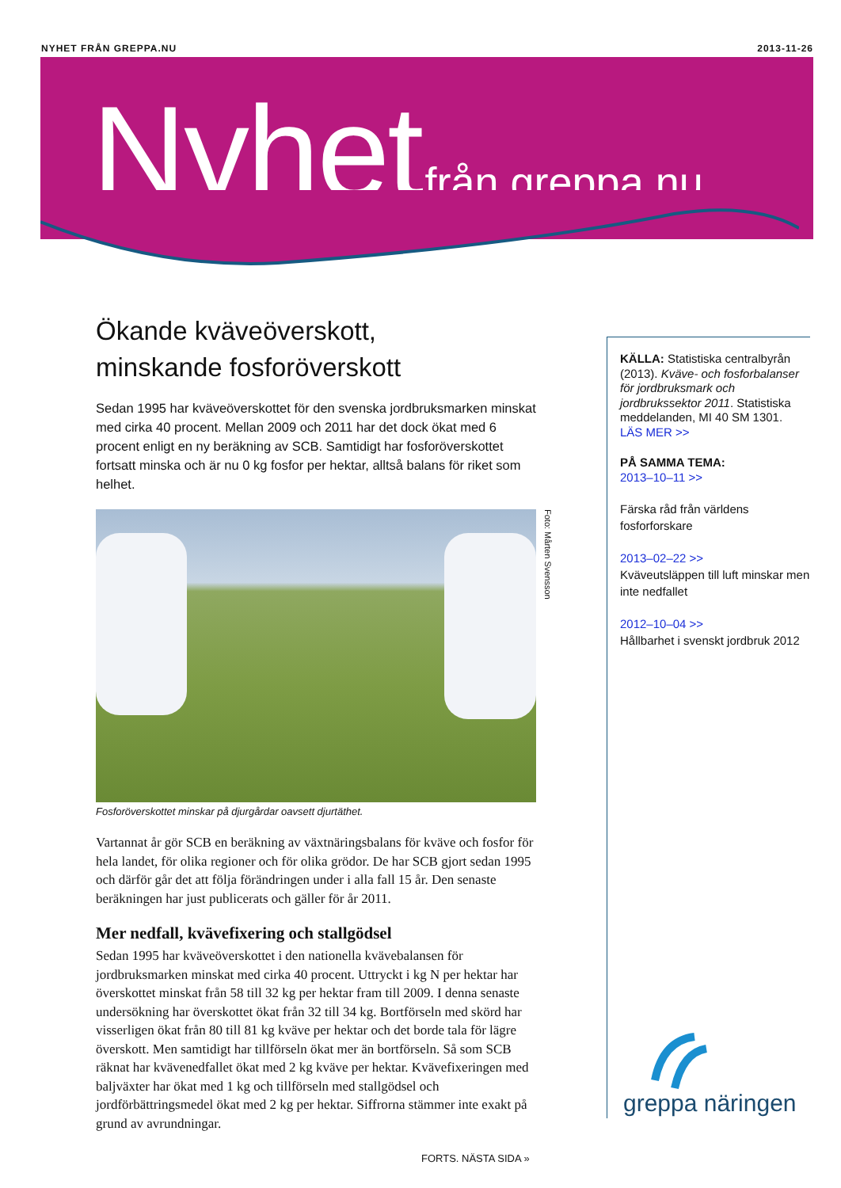NYHET FRÅN GREPPA.NU 2013-11-26
Nyhet från greppa.nu
Ökande kväveöverskott,
minskande fosforöverskott
Sedan 1995 har kväveöverskottet för den svenska jordbruksmarken minskat med cirka 40 procent. Mellan 2009 och 2011 har det dock ökat med 6 procent enligt en ny beräkning av SCB. Samtidigt har fosforöverskottet fortsatt minska och är nu 0 kg fosfor per hektar, alltså balans för riket som helhet.
Foto: Mårten Svensson
Fosforöverskottet minskar på djurgårdar oavsett djurtäthet.
Vartannat år gör SCB en beräkning av växtnäringsbalans för kväve och fosfor för hela landet, för olika regioner och för olika grödor. De har SCB gjort sedan 1995 och därför går det att följa förändringen under i alla fall 15 år. Den senaste beräkningen har just publicerats och gäller för år 2011.
Mer nedfall, kvävefixering och stallgödsel
Sedan 1995 har kväveöverskottet i den nationella kvävebalansen för jordbruksmarken minskat med cirka 40 procent. Uttryckt i kg N per hektar har överskottet minskat från 58 till 32 kg per hektar fram till 2009. I denna senaste undersökning har överskottet ökat från 32 till 34 kg. Bortförseln med skörd har visserligen ökat från 80 till 81 kg kväve per hektar och det borde tala för lägre överskott. Men samtidigt har tillförseln ökat mer än bortförseln. Så som SCB räknat har kvävenedfallet ökat med 2 kg kväve per hektar. Kvävefixeringen med baljväxter har ökat med 1 kg och tillförseln med stallgödsel och jordförbättringsmedel ökat med 2 kg per hektar. Siffrorna stämmer inte exakt på grund av avrundningar.
KÄLLA: Statistiska centralbyrån (2013). Kväve- och fosforbalanser för jordbruksmark och jordbrukssektor 2011. Statistiska meddelanden, MI 40 SM 1301.
LÄS MER >>
PÅ SAMMA TEMA:
2013–10–11 >>
Färska råd från världens fosforforskare
2013–02–22 >>
Kväveutsläppen till luft minskar men inte nedfallet
2012–10–04 >>
Hållbarhet i svenskt jordbruk 2012
greppa näringen
FORTS. NÄSTA SIDA »